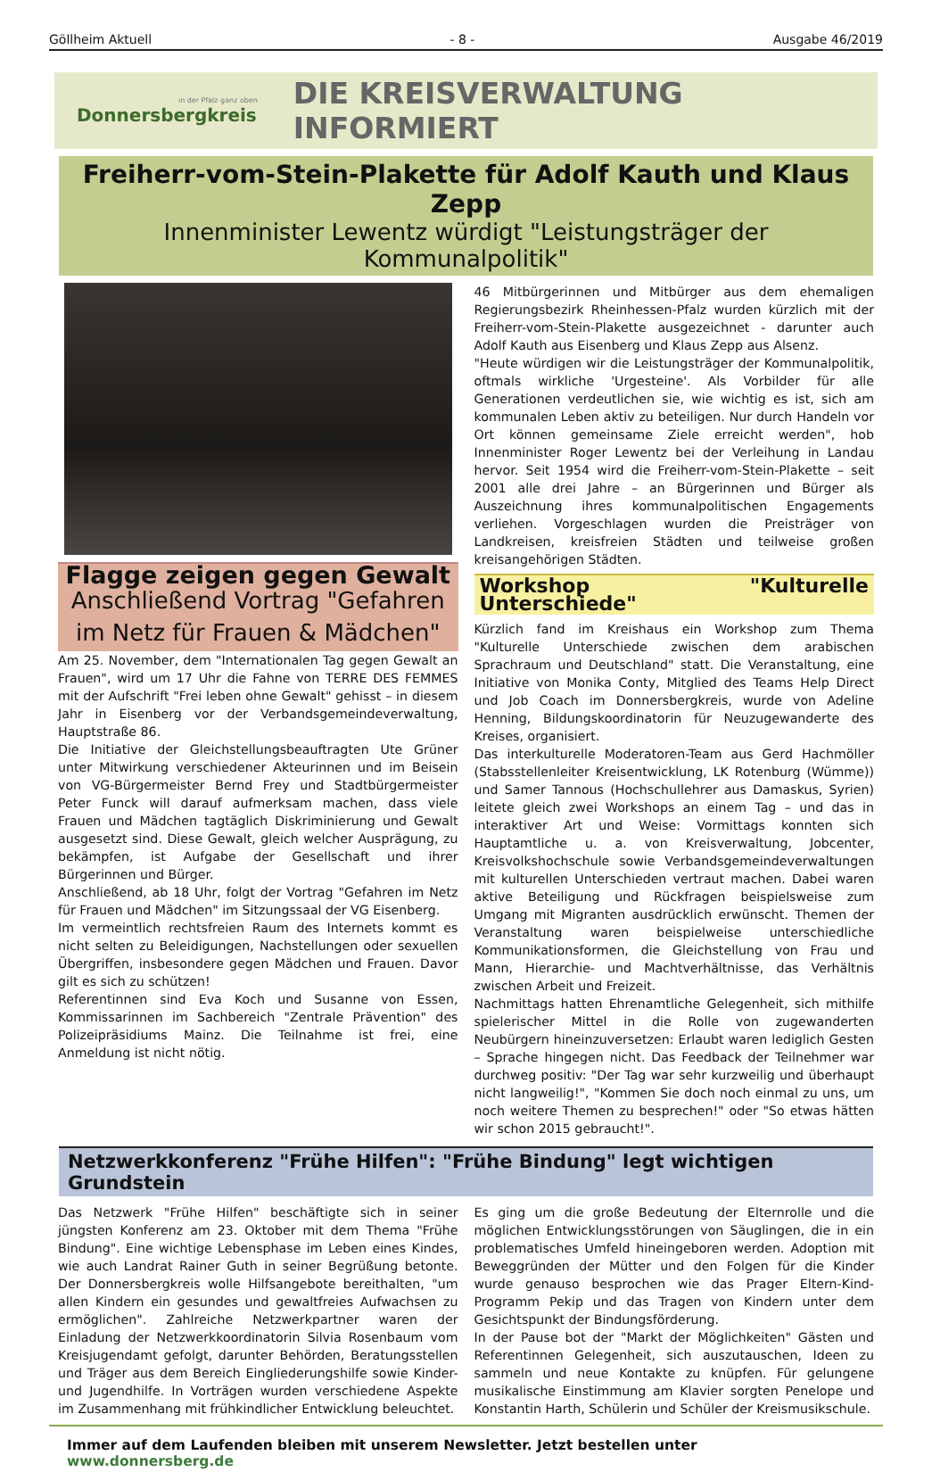Göllheim Aktuell - 8 - Ausgabe 46/2019
in der Pfalz ganz oben
Donnersbergkreis
DIE KREISVERWALTUNG INFORMIERT
Freiherr-vom-Stein-Plakette für Adolf Kauth und Klaus Zepp
Innenminister Lewentz würdigt "Leistungsträger der Kommunalpolitik"
Flagge zeigen gegen Gewalt
Anschließend Vortrag "Gefahren im Netz für Frauen & Mädchen"
Am 25. November, dem "Internationalen Tag gegen Gewalt an Frauen", wird um 17 Uhr die Fahne von TERRE DES FEMMES mit der Aufschrift "Frei leben ohne Gewalt" gehisst – in diesem Jahr in Eisenberg vor der Verbandsgemeindeverwaltung, Hauptstraße 86.
Die Initiative der Gleichstellungsbeauftragten Ute Grüner unter Mitwirkung verschiedener Akteurinnen und im Beisein von VG-Bürgermeister Bernd Frey und Stadtbürgermeister Peter Funck will darauf aufmerksam machen, dass viele Frauen und Mädchen tagtäglich Diskriminierung und Gewalt ausgesetzt sind. Diese Gewalt, gleich welcher Ausprägung, zu bekämpfen, ist Aufgabe der Gesellschaft und ihrer Bürgerinnen und Bürger.
Anschließend, ab 18 Uhr, folgt der Vortrag "Gefahren im Netz für Frauen und Mädchen" im Sitzungssaal der VG Eisenberg.
Im vermeintlich rechtsfreien Raum des Internets kommt es nicht selten zu Beleidigungen, Nachstellungen oder sexuellen Übergriffen, insbesondere gegen Mädchen und Frauen. Davor gilt es sich zu schützen!
Referentinnen sind Eva Koch und Susanne von Essen, Kommissarinnen im Sachbereich "Zentrale Prävention" des Polizeipräsidiums Mainz. Die Teilnahme ist frei, eine Anmeldung ist nicht nötig.
46 Mitbürgerinnen und Mitbürger aus dem ehemaligen Regierungsbezirk Rheinhessen-Pfalz wurden kürzlich mit der Freiherr-vom-Stein-Plakette ausgezeichnet - darunter auch Adolf Kauth aus Eisenberg und Klaus Zepp aus Alsenz.
"Heute würdigen wir die Leistungsträger der Kommunalpolitik, oftmals wirkliche 'Urgesteine'. Als Vorbilder für alle Generationen verdeutlichen sie, wie wichtig es ist, sich am kommunalen Leben aktiv zu beteiligen. Nur durch Handeln vor Ort können gemeinsame Ziele erreicht werden", hob Innenminister Roger Lewentz bei der Verleihung in Landau hervor. Seit 1954 wird die Freiherr-vom-Stein-Plakette – seit 2001 alle drei Jahre – an Bürgerinnen und Bürger als Auszeichnung ihres kommunalpolitischen Engagements verliehen. Vorgeschlagen wurden die Preisträger von Landkreisen, kreisfreien Städten und teilweise großen kreisangehörigen Städten.
Workshop "Kulturelle Unterschiede"
Kürzlich fand im Kreishaus ein Workshop zum Thema "Kulturelle Unterschiede zwischen dem arabischen Sprachraum und Deutschland" statt. Die Veranstaltung, eine Initiative von Monika Conty, Mitglied des Teams Help Direct und Job Coach im Donnersbergkreis, wurde von Adeline Henning, Bildungskoordinatorin für Neuzugewanderte des Kreises, organisiert.
Das interkulturelle Moderatoren-Team aus Gerd Hachmöller (Stabsstellenleiter Kreisentwicklung, LK Rotenburg (Wümme)) und Samer Tannous (Hochschullehrer aus Damaskus, Syrien) leitete gleich zwei Workshops an einem Tag – und das in interaktiver Art und Weise: Vormittags konnten sich Hauptamtliche u. a. von Kreisverwaltung, Jobcenter, Kreisvolkshochschule sowie Verbandsgemeindeverwaltungen mit kulturellen Unterschieden vertraut machen. Dabei waren aktive Beteiligung und Rückfragen beispielsweise zum Umgang mit Migranten ausdrücklich erwünscht. Themen der Veranstaltung waren beispielweise unterschiedliche Kommunikationsformen, die Gleichstellung von Frau und Mann, Hierarchie- und Machtverhältnisse, das Verhältnis zwischen Arbeit und Freizeit.
Nachmittags hatten Ehrenamtliche Gelegenheit, sich mithilfe spielerischer Mittel in die Rolle von zugewanderten Neubürgern hineinzuversetzen: Erlaubt waren lediglich Gesten – Sprache hingegen nicht. Das Feedback der Teilnehmer war durchweg positiv: "Der Tag war sehr kurzweilig und überhaupt nicht langweilig!", "Kommen Sie doch noch einmal zu uns, um noch weitere Themen zu besprechen!" oder "So etwas hätten wir schon 2015 gebraucht!".
Netzwerkkonferenz "Frühe Hilfen": "Frühe Bindung" legt wichtigen Grundstein
Das Netzwerk "Frühe Hilfen" beschäftigte sich in seiner jüngsten Konferenz am 23. Oktober mit dem Thema "Frühe Bindung". Eine wichtige Lebensphase im Leben eines Kindes, wie auch Landrat Rainer Guth in seiner Begrüßung betonte. Der Donnersbergkreis wolle Hilfsangebote bereithalten, "um allen Kindern ein gesundes und gewaltfreies Aufwachsen zu ermöglichen". Zahlreiche Netzwerkpartner waren der Einladung der Netzwerkkoordinatorin Silvia Rosenbaum vom Kreisjugendamt gefolgt, darunter Behörden, Beratungsstellen und Träger aus dem Bereich Eingliederungshilfe sowie Kinder- und Jugendhilfe. In Vorträgen wurden verschiedene Aspekte im Zusammenhang mit frühkindlicher Entwicklung beleuchtet.
Es ging um die große Bedeutung der Elternrolle und die möglichen Entwicklungsstörungen von Säuglingen, die in ein problematisches Umfeld hineingeboren werden. Adoption mit Beweggründen der Mütter und den Folgen für die Kinder wurde genauso besprochen wie das Prager Eltern-Kind-Programm Pekip und das Tragen von Kindern unter dem Gesichtspunkt der Bindungsförderung.
In der Pause bot der "Markt der Möglichkeiten" Gästen und Referentinnen Gelegenheit, sich auszutauschen, Ideen zu sammeln und neue Kontakte zu knüpfen. Für gelungene musikalische Einstimmung am Klavier sorgten Penelope und Konstantin Harth, Schülerin und Schüler der Kreismusikschule.
Immer auf dem Laufenden bleiben mit unserem Newsletter. Jetzt bestellen unter www.donnersberg.de